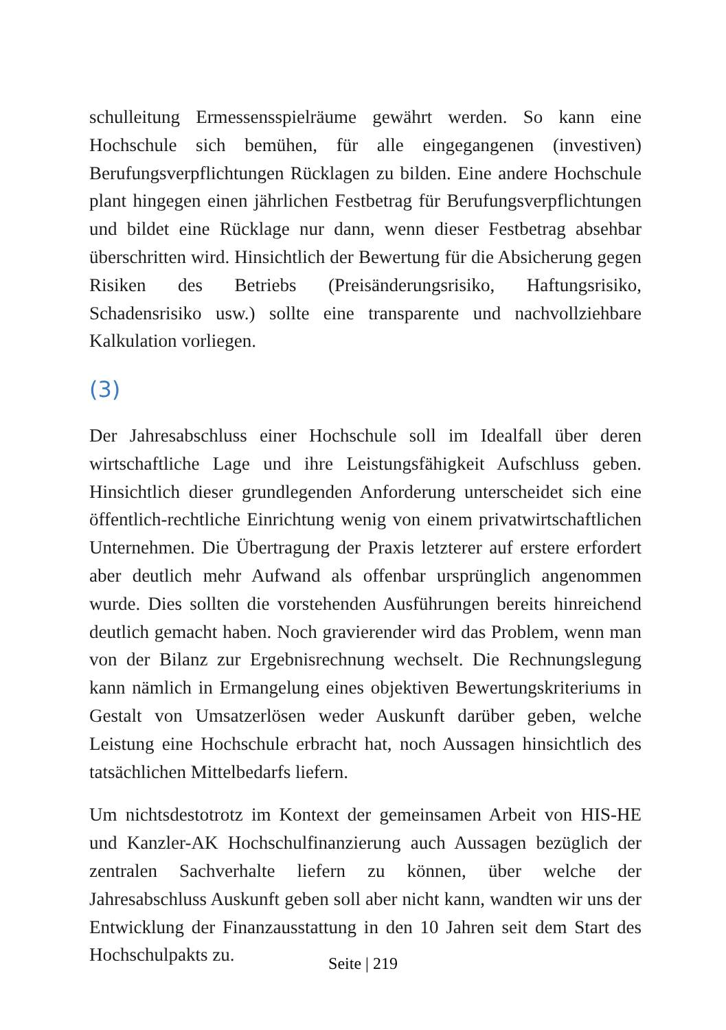schulleitung Ermessensspielräume gewährt werden. So kann eine Hochschule sich bemühen, für alle eingegangenen (investiven) Berufungsverpflichtungen Rücklagen zu bilden. Eine andere Hochschule plant hingegen einen jährlichen Festbetrag für Berufungsverpflichtungen und bildet eine Rücklage nur dann, wenn dieser Festbetrag absehbar überschritten wird. Hinsichtlich der Bewertung für die Absicherung gegen Risiken des Betriebs (Preisänderungsrisiko, Haftungsrisiko, Schadensrisiko usw.) sollte eine transparente und nachvollziehbare Kalkulation vorliegen.
(3)
Der Jahresabschluss einer Hochschule soll im Idealfall über deren wirtschaftliche Lage und ihre Leistungsfähigkeit Aufschluss geben. Hinsichtlich dieser grundlegenden Anforderung unterscheidet sich eine öffentlich-rechtliche Einrichtung wenig von einem privatwirtschaftlichen Unternehmen. Die Übertragung der Praxis letzterer auf erstere erfordert aber deutlich mehr Aufwand als offenbar ursprünglich angenommen wurde. Dies sollten die vorstehenden Ausführungen bereits hinreichend deutlich gemacht haben. Noch gravierender wird das Problem, wenn man von der Bilanz zur Ergebnisrechnung wechselt. Die Rechnungslegung kann nämlich in Ermangelung eines objektiven Bewertungskriteriums in Gestalt von Umsatzerlösen weder Auskunft darüber geben, welche Leistung eine Hochschule erbracht hat, noch Aussagen hinsichtlich des tatsächlichen Mittelbedarfs liefern.
Um nichtsdestotrotz im Kontext der gemeinsamen Arbeit von HIS-HE und Kanzler-AK Hochschulfinanzierung auch Aussagen bezüglich der zentralen Sachverhalte liefern zu können, über welche der Jahresabschluss Auskunft geben soll aber nicht kann, wandten wir uns der Entwicklung der Finanzausstattung in den 10 Jahren seit dem Start des Hochschulpakts zu.
Seite | 219